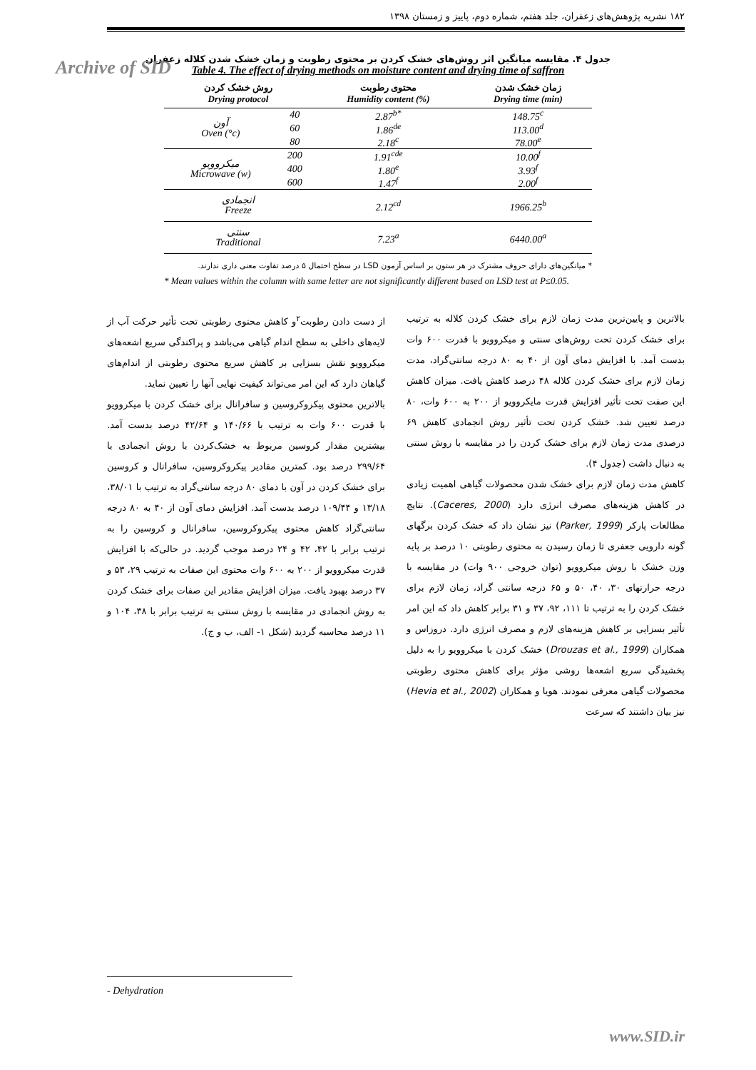Archive of SID
۱۸۲ نشریه پژوهش‌های زعفران، جلد هفتم، شماره دوم، پاییز و زمستان ۱۳۹۸
جدول ۴. مقایسه میانگین اثر روش‌های خشک کردن بر محتوی رطوبت و زمان خشک شدن کلاله زعفران
Table 4. The effect of drying methods on moisture content and drying time of saffron
| روش خشک کردن Drying protocol | | محتوی رطوبت Humidity content (%) | زمان خشک شدن Drying time (min) |
| --- | --- | --- | --- |
| آون Oven (°c) | 40 | 2.87<sup>b*</sup> | 148.75<sup>c</sup> |
| | 60 | 1.86<sup>de</sup> | 113.00<sup>d</sup> |
| | 80 | 2.18<sup>c</sup> | 78.00<sup>e</sup> |
| میکروویو Microwave (w) | 200 | 1.91<sup>cde</sup> | 10.00<sup>f</sup> |
| | 400 | 1.80<sup>e</sup> | 3.93<sup>f</sup> |
| | 600 | 1.47<sup>f</sup> | 2.00<sup>f</sup> |
| انجمادی Freeze | | 2.12<sup>cd</sup> | 1966.25<sup>b</sup> |
| سنتی Traditional | | 7.23<sup>a</sup> | 6440.00<sup>a</sup> |
* میانگین‌های دارای حروف مشترک در هر ستون بر اساس آزمون LSD در سطح احتمال ۵ درصد تفاوت معنی داری ندارند.
* Mean values within the column with same letter are not significantly different based on LSD test at P≤0.05.
بالاترین و پایین‌ترین مدت زمان لازم برای خشک کردن کلاله به ترتیب برای خشک کردن تحت روش‌های سنتی و میکروویو با قدرت ۶۰۰ وات بدست آمد. با افزایش دمای آون از ۴۰ به ۸۰ درجه سانتی‌گراد، مدت زمان لازم برای خشک کردن کلاله ۴۸ درصد کاهش یافت. میزان کاهش این صفت تحت تأثیر افزایش قدرت مایکروویو از ۲۰۰ به ۶۰۰ وات، ۸۰ درصد تعیین شد. خشک کردن تحت تأثیر روش انجمادی کاهش ۶۹ درصدی مدت زمان لازم برای خشک کردن را در مقایسه با روش سنتی به دنبال داشت (جدول ۴).
کاهش مدت زمان لازم برای خشک شدن محصولات گیاهی اهمیت زیادی در کاهش هزینه‌های مصرف انرژی دارد (Caceres, 2000). نتایج مطالعات پارکر (Parker, 1999) نیز نشان داد که خشک کردن برگهای گونه دارویی جعفری تا زمان رسیدن به محتوی رطوبتی ۱۰ درصد بر پایه وزن خشک با روش میکروویو (توان خروجی ۹۰۰ وات) در مقایسه با درجه حرارتهای ۳۰، ۴۰، ۵۰ و ۶۵ درجه سانتی گراد، زمان لازم برای خشک کردن را به ترتیب تا ۱۱۱، ۹۲، ۳۷ و ۳۱ برابر کاهش داد که این امر تأثیر بسزایی بر کاهش هزینه‌های لازم و مصرف انرژی دارد. دروزاس و همکاران (Drouzas et al., 1999) خشک کردن با میکروویو را به دلیل پخشیدگی سریع اشعه‌ها روشی مؤثر برای کاهش محتوی رطوبتی محصولات گیاهی معرفی نمودند. هویا و همکاران (Hevia et al., 2002) نیز بیان داشتند که سرعت
از دست دادن رطوبت<sup>۲</sup>و کاهش محتوی رطوبتی تحت تأثیر حرکت آب از لایه‌های داخلی به سطح اندام گیاهی می‌باشد و پراکندگی سریع اشعه‌های میکروویو نقش بسزایی بر کاهش سریع محتوی رطوبتی از اندام‌های گیاهان دارد که این امر می‌تواند کیفیت نهایی آنها را تعیین نماید.
بالاترین محتوی پیکروکروسین و سافرانال برای خشک کردن با میکروویو با قدرت ۶۰۰ وات به ترتیب با ۱۴۰/۶۶ و ۴۲/۶۴ درصد بدست آمد. بیشترین مقدار کروسین مربوط به خشک‌کردن با روش انجمادی با ۲۹۹/۶۴ درصد بود. کمترین مقادیر پیکروکروسین، سافرانال و کروسین برای خشک کردن در آون با دمای ۸۰ درجه سانتی‌گراد به ترتیب با ۳۸/۰۱، ۱۳/۱۸ و ۱۰۹/۴۴ درصد بدست آمد. افزایش دمای آون از ۴۰ به ۸۰ درجه سانتی‌گراد کاهش محتوی پیکروکروسین، سافرانال و کروسین را به ترتیب برابر با ۴۲، ۴۲ و ۲۴ درصد موجب گردید. در حالی‌که با افزایش قدرت میکروویو از ۲۰۰ به ۶۰۰ وات محتوی این صفات به ترتیب ۲۹، ۵۳ و ۳۷ درصد بهبود یافت. میزان افزایش مقادیر این صفات برای خشک کردن به روش انجمادی در مقایسه با روش سنتی به ترتیب برابر با ۳۸، ۱۰۴ و ۱۱ درصد محاسبه گردید (شکل ۱- الف، ب و ج).
- Dehydration
www.SID.ir